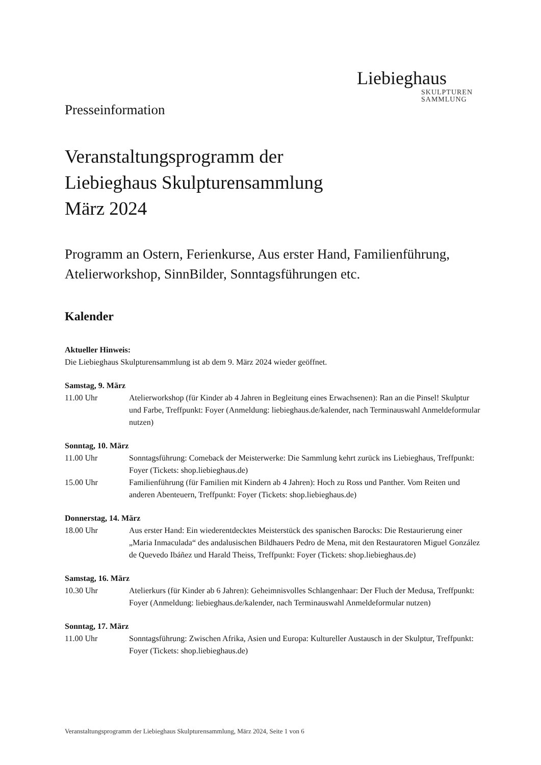Liebieghaus
SKULPTUREN
SAMMLUNG
Presseinformation
Veranstaltungsprogramm der
Liebieghaus Skulpturensammlung
März 2024
Programm an Ostern, Ferienkurse, Aus erster Hand, Familienführung, Atelierworkshop, SinnBilder, Sonntagsführungen etc.
Kalender
Aktueller Hinweis:
Die Liebieghaus Skulpturensammlung ist ab dem 9. März 2024 wieder geöffnet.
Samstag, 9. März
11.00 Uhr Atelierworkshop (für Kinder ab 4 Jahren in Begleitung eines Erwachsenen): Ran an die Pinsel! Skulptur und Farbe, Treffpunkt: Foyer (Anmeldung: liebieghaus.de/kalender, nach Terminauswahl Anmeldeformular nutzen)
Sonntag, 10. März
11.00 Uhr Sonntagsführung: Comeback der Meisterwerke: Die Sammlung kehrt zurück ins Liebieghaus, Treffpunkt: Foyer (Tickets: shop.liebieghaus.de)
15.00 Uhr Familienführung (für Familien mit Kindern ab 4 Jahren): Hoch zu Ross und Panther. Vom Reiten und anderen Abenteuern, Treffpunkt: Foyer (Tickets: shop.liebieghaus.de)
Donnerstag, 14. März
18.00 Uhr Aus erster Hand: Ein wiederentdecktes Meisterstück des spanischen Barocks: Die Restaurierung einer „Maria Inmaculada“ des andalusischen Bildhauers Pedro de Mena, mit den Restauratoren Miguel González de Quevedo Ibáñez und Harald Theiss, Treffpunkt: Foyer (Tickets: shop.liebieghaus.de)
Samstag, 16. März
10.30 Uhr Atelierkurs (für Kinder ab 6 Jahren): Geheimnisvolles Schlangenhaar: Der Fluch der Medusa, Treffpunkt: Foyer (Anmeldung: liebieghaus.de/kalender, nach Terminauswahl Anmeldeformular nutzen)
Sonntag, 17. März
11.00 Uhr Sonntagsführung: Zwischen Afrika, Asien und Europa: Kultureller Austausch in der Skulptur, Treffpunkt: Foyer (Tickets: shop.liebieghaus.de)
Veranstaltungsprogramm der Liebieghaus Skulpturensammlung, März 2024, Seite 1 von 6